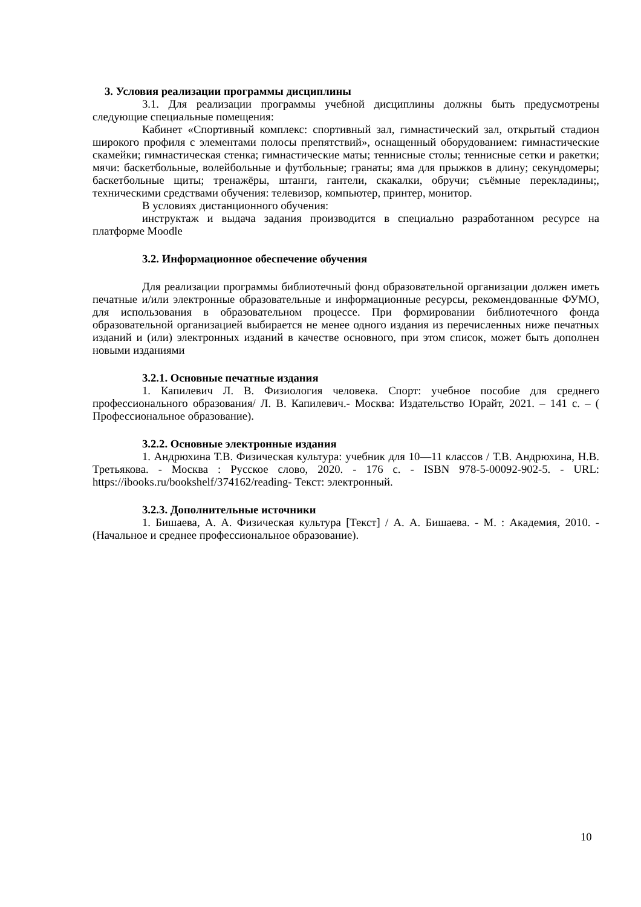3. Условия реализации программы дисциплины
3.1. Для реализации программы учебной дисциплины должны быть предусмотрены следующие специальные помещения:
Кабинет «Спортивный комплекс: спортивный зал, гимнастический зал, открытый стадион широкого профиля с элементами полосы препятствий», оснащенный оборудованием: гимнастические скамейки; гимнастическая стенка; гимнастические маты; теннисные столы; теннисные сетки и ракетки; мячи: баскетбольные, волейбольные и футбольные; гранаты; яма для прыжков в длину; секундомеры; баскетбольные щиты; тренажёры, штанги, гантели, скакалки, обручи; съёмные перекладины;, техническими средствами обучения: телевизор, компьютер, принтер, монитор.
В условиях дистанционного обучения:
инструктаж и выдача задания производится в специально разработанном ресурсе на платформе Moodle
3.2. Информационное обеспечение обучения
Для реализации программы библиотечный фонд образовательной организации должен иметь печатные и/или электронные образовательные и информационные ресурсы, рекомендованные ФУМО, для использования в образовательном процессе. При формировании библиотечного фонда образовательной организацией выбирается не менее одного издания из перечисленных ниже печатных изданий и (или) электронных изданий в качестве основного, при этом список, может быть дополнен новыми изданиями
3.2.1. Основные печатные издания
1. Капилевич Л. В. Физиология человека. Спорт: учебное пособие для среднего профессионального образования/ Л. В. Капилевич.- Москва: Издательство Юрайт, 2021. – 141 с. – ( Профессиональное образование).
3.2.2. Основные электронные издания
1. Андрюхина Т.В. Физическая культура: учебник для 10—11 классов / Т.В. Андрюхина, Н.В. Третьякова. - Москва : Русское слово, 2020. - 176 с. - ISBN 978-5-00092-902-5. - URL: https://ibooks.ru/bookshelf/374162/reading- Текст: электронный.
3.2.3. Дополнительные источники
1. Бишаева, А. А. Физическая культура [Текст] / А. А. Бишаева. - М. : Академия, 2010. - (Начальное и среднее профессиональное образование).
10